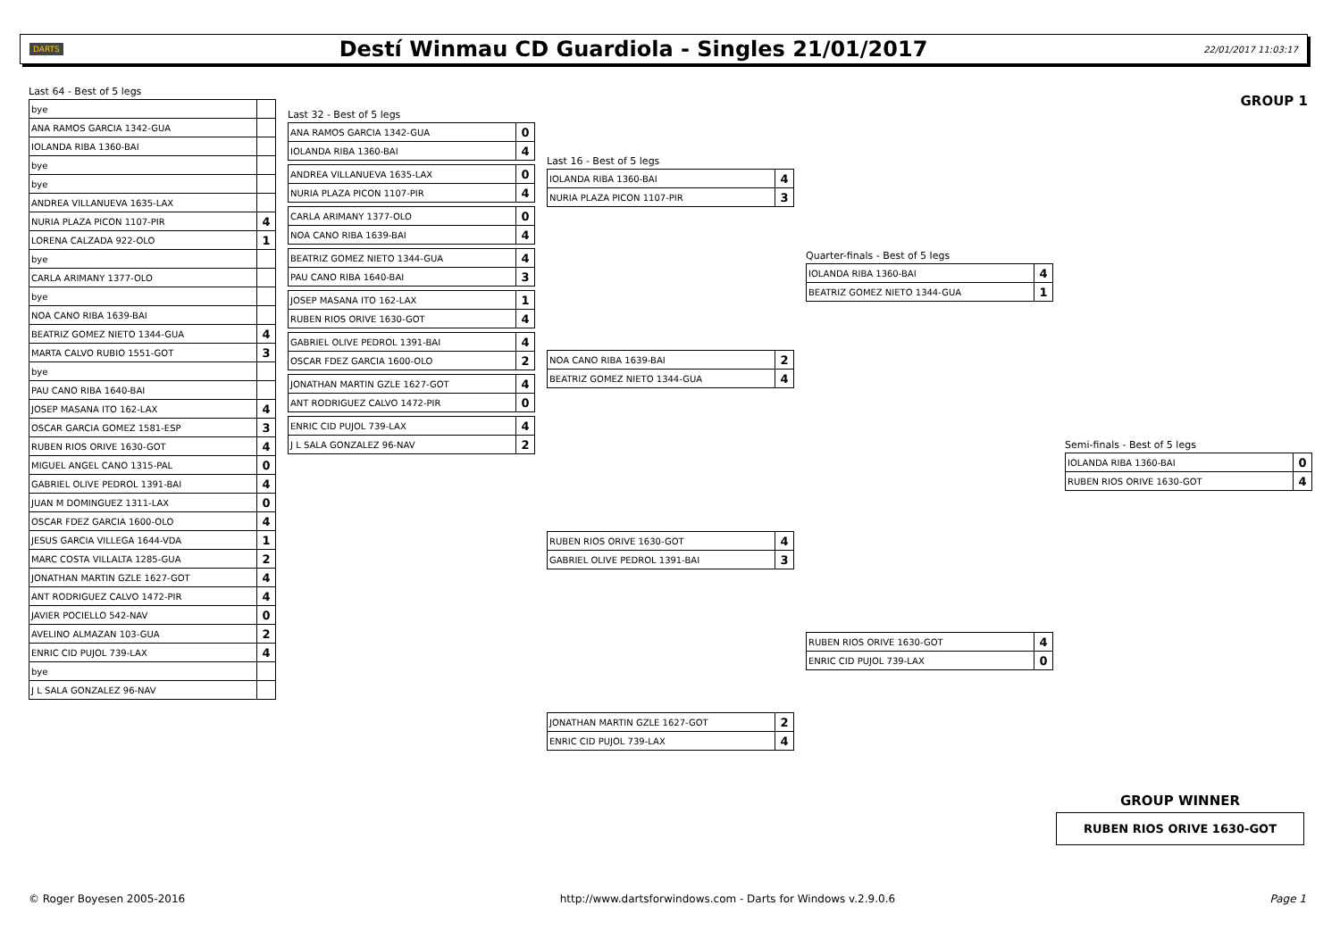DARTS
Destí Winmau CD Guardiola - Singles 21/01/2017
22/01/2017 11:03:17
GROUP 1
Last 64 - Best of 5 legs
| bye | |
| ANA RAMOS GARCIA 1342-GUA | |
| IOLANDA RIBA 1360-BAI | |
| bye | |
| bye | |
| ANDREA VILLANUEVA 1635-LAX | |
| NURIA PLAZA PICON 1107-PIR | 4 |
| LORENA CALZADA 922-OLO | 1 |
| bye | |
| CARLA ARIMANY 1377-OLO | |
| bye | |
| NOA CANO RIBA 1639-BAI | |
| BEATRIZ GOMEZ NIETO 1344-GUA | 4 |
| MARTA CALVO RUBIO 1551-GOT | 3 |
| bye | |
| PAU CANO RIBA 1640-BAI | |
| JOSEP MASANA ITO 162-LAX | 4 |
| OSCAR GARCIA GOMEZ 1581-ESP | 3 |
| RUBEN RIOS ORIVE 1630-GOT | 4 |
| MIGUEL ANGEL CANO 1315-PAL | 0 |
| GABRIEL OLIVE PEDROL 1391-BAI | 4 |
| JUAN M DOMINGUEZ 1311-LAX | 0 |
| OSCAR FDEZ GARCIA 1600-OLO | 4 |
| JESUS GARCIA VILLEGA 1644-VDA | 1 |
| MARC COSTA VILLALTA 1285-GUA | 2 |
| JONATHAN MARTIN GZLE 1627-GOT | 4 |
| ANT RODRIGUEZ CALVO 1472-PIR | 4 |
| JAVIER POCIELLO 542-NAV | 0 |
| AVELINO ALMAZAN 103-GUA | 2 |
| ENRIC CID PUJOL 739-LAX | 4 |
| bye | |
| J L SALA GONZALEZ 96-NAV | |
Last 32 - Best of 5 legs
| ANA RAMOS GARCIA 1342-GUA | 0 |
| IOLANDA RIBA 1360-BAI | 4 |
| ANDREA VILLANUEVA 1635-LAX | 0 |
| NURIA PLAZA PICON 1107-PIR | 4 |
| CARLA ARIMANY 1377-OLO | 0 |
| NOA CANO RIBA 1639-BAI | 4 |
| BEATRIZ GOMEZ NIETO 1344-GUA | 4 |
| PAU CANO RIBA 1640-BAI | 3 |
| JOSEP MASANA ITO 162-LAX | 1 |
| RUBEN RIOS ORIVE 1630-GOT | 4 |
| GABRIEL OLIVE PEDROL 1391-BAI | 4 |
| OSCAR FDEZ GARCIA 1600-OLO | 2 |
| JONATHAN MARTIN GZLE 1627-GOT | 4 |
| ANT RODRIGUEZ CALVO 1472-PIR | 0 |
| ENRIC CID PUJOL 739-LAX | 4 |
| J L SALA GONZALEZ 96-NAV | 2 |
Last 16 - Best of 5 legs
| IOLANDA RIBA 1360-BAI | 4 |
| NURIA PLAZA PICON 1107-PIR | 3 |
| NOA CANO RIBA 1639-BAI | 2 |
| BEATRIZ GOMEZ NIETO 1344-GUA | 4 |
| RUBEN RIOS ORIVE 1630-GOT | 4 |
| GABRIEL OLIVE PEDROL 1391-BAI | 3 |
| JONATHAN MARTIN GZLE 1627-GOT | 2 |
| ENRIC CID PUJOL 739-LAX | 4 |
Quarter-finals - Best of 5 legs
| IOLANDA RIBA 1360-BAI | 4 |
| BEATRIZ GOMEZ NIETO 1344-GUA | 1 |
| RUBEN RIOS ORIVE 1630-GOT | 4 |
| ENRIC CID PUJOL 739-LAX | 0 |
Semi-finals - Best of 5 legs
| IOLANDA RIBA 1360-BAI | 0 |
| RUBEN RIOS ORIVE 1630-GOT | 4 |
GROUP WINNER
RUBEN RIOS ORIVE 1630-GOT
© Roger Boyesen 2005-2016 http://www.dartsforwindows.com - Darts for Windows v.2.9.0.6 Page 1